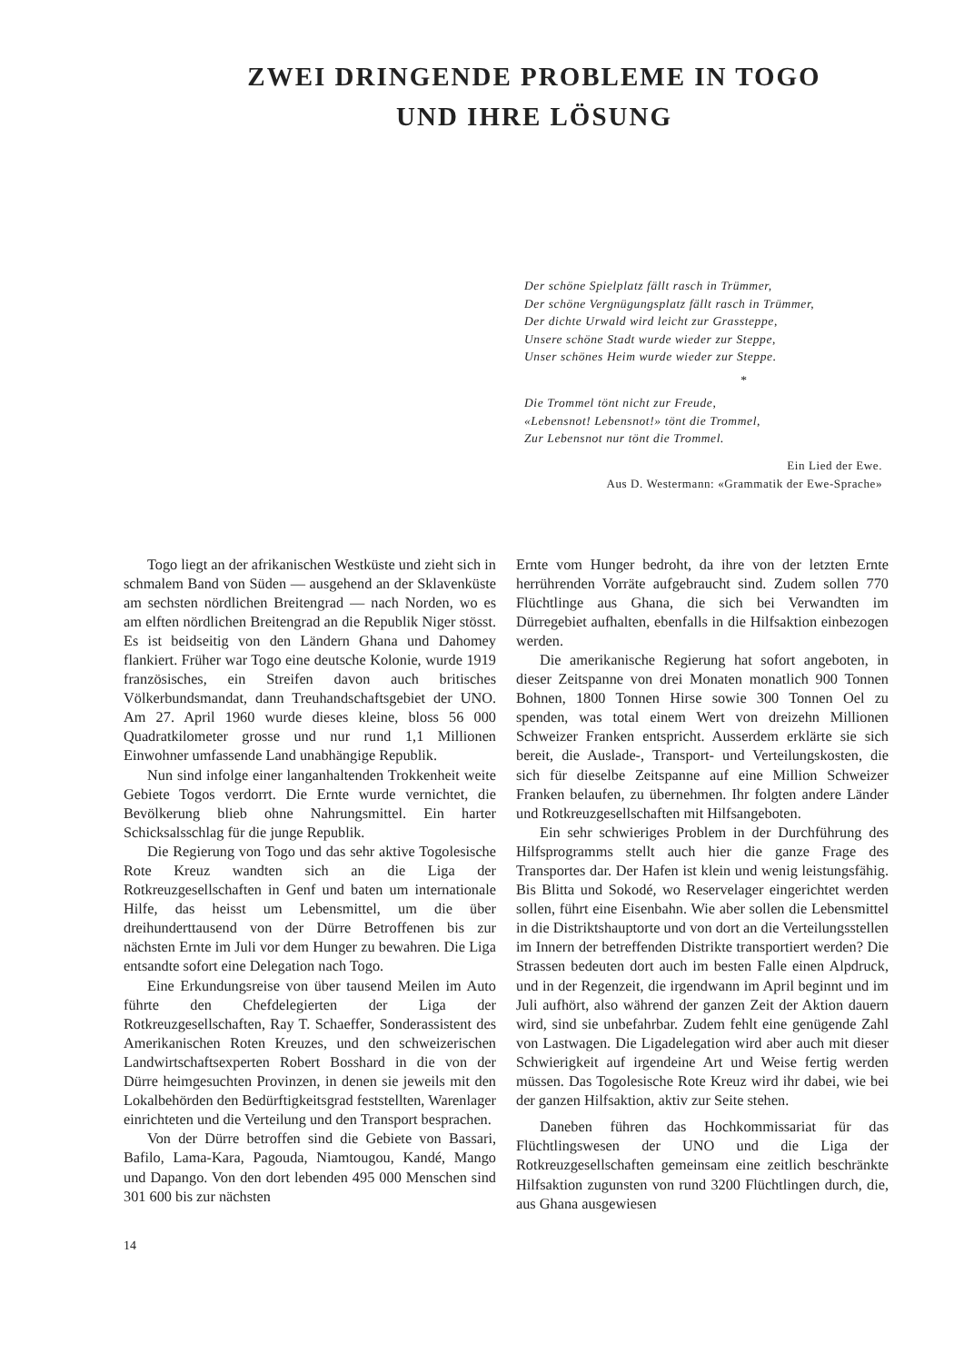ZWEI DRINGENDE PROBLEME IN TOGO
UND IHRE LÖSUNG
Der schöne Spielplatz fällt rasch in Trümmer,
Der schöne Vergnügungsplatz fällt rasch in Trümmer,
Der dichte Urwald wird leicht zur Grassteppe,
Unsere schöne Stadt wurde wieder zur Steppe,
Unser schönes Heim wurde wieder zur Steppe.
*
Die Trommel tönt nicht zur Freude,
«Lebensnot! Lebensnot!» tönt die Trommel,
Zur Lebensnot nur tönt die Trommel.
Ein Lied der Ewe.
Aus D. Westermann: «Grammatik der Ewe-Sprache»
Togo liegt an der afrikanischen Westküste und zieht sich in schmalem Band von Süden — ausgehend an der Sklavenküste am sechsten nördlichen Breitengrad — nach Norden, wo es am elften nördlichen Breitengrad an die Republik Niger stösst. Es ist beidseitig von den Ländern Ghana und Dahomey flankiert. Früher war Togo eine deutsche Kolonie, wurde 1919 französisches, ein Streifen davon auch britisches Völkerbundsmandat, dann Treuhandschaftsgebiet der UNO. Am 27. April 1960 wurde dieses kleine, bloss 56 000 Quadratkilometer grosse und nur rund 1,1 Millionen Einwohner umfassende Land unabhängige Republik.
Nun sind infolge einer langanhaltenden Trokkenheit weite Gebiete Togos verdorrt. Die Ernte wurde vernichtet, die Bevölkerung blieb ohne Nahrungsmittel. Ein harter Schicksalsschlag für die junge Republik.
Die Regierung von Togo und das sehr aktive Togolesische Rote Kreuz wandten sich an die Liga der Rotkreuzgesellschaften in Genf und baten um internationale Hilfe, das heisst um Lebensmittel, um die über dreihunderttausend von der Dürre Betroffenen bis zur nächsten Ernte im Juli vor dem Hunger zu bewahren. Die Liga entsandte sofort eine Delegation nach Togo.
Eine Erkundungsreise von über tausend Meilen im Auto führte den Chefdelegierten der Liga der Rotkreuzgesellschaften, Ray T. Schaeffer, Sonderassistent des Amerikanischen Roten Kreuzes, und den schweizerischen Landwirtschaftsexperten Robert Bosshard in die von der Dürre heimgesuchten Provinzen, in denen sie jeweils mit den Lokalbehörden den Bedürftigkeitsgrad feststellten, Warenlager einrichteten und die Verteilung und den Transport besprachen.
Von der Dürre betroffen sind die Gebiete von Bassari, Bafilo, Lama-Kara, Pagouda, Niamtougou, Kandé, Mango und Dapango. Von den dort lebenden 495 000 Menschen sind 301 600 bis zur nächsten
Ernte vom Hunger bedroht, da ihre von der letzten Ernte herrührenden Vorräte aufgebraucht sind. Zudem sollen 770 Flüchtlinge aus Ghana, die sich bei Verwandten im Dürregebiet aufhalten, ebenfalls in die Hilfsaktion einbezogen werden.
Die amerikanische Regierung hat sofort angeboten, in dieser Zeitspanne von drei Monaten monatlich 900 Tonnen Bohnen, 1800 Tonnen Hirse sowie 300 Tonnen Oel zu spenden, was total einem Wert von dreizehn Millionen Schweizer Franken entspricht. Ausserdem erklärte sie sich bereit, die Auslade-, Transport- und Verteilungskosten, die sich für dieselbe Zeitspanne auf eine Million Schweizer Franken belaufen, zu übernehmen. Ihr folgten andere Länder und Rotkreuzgesellschaften mit Hilfsangeboten.
Ein sehr schwieriges Problem in der Durchführung des Hilfsprogramms stellt auch hier die ganze Frage des Transportes dar. Der Hafen ist klein und wenig leistungsfähig. Bis Blitta und Sokodé, wo Reservelager eingerichtet werden sollen, führt eine Eisenbahn. Wie aber sollen die Lebensmittel in die Distriktshauptorte und von dort an die Verteilungsstellen im Innern der betreffenden Distrikte transportiert werden? Die Strassen bedeuten dort auch im besten Falle einen Alpdruck, und in der Regenzeit, die irgendwann im April beginnt und im Juli aufhört, also während der ganzen Zeit der Aktion dauern wird, sind sie unbefahrbar. Zudem fehlt eine genügende Zahl von Lastwagen. Die Ligadelegation wird aber auch mit dieser Schwierigkeit auf irgendeine Art und Weise fertig werden müssen. Das Togolesische Rote Kreuz wird ihr dabei, wie bei der ganzen Hilfsaktion, aktiv zur Seite stehen.
Daneben führen das Hochkommissariat für das Flüchtlingswesen der UNO und die Liga der Rotkreuzgesellschaften gemeinsam eine zeitlich beschränkte Hilfsaktion zugunsten von rund 3200 Flüchtlingen durch, die, aus Ghana ausgewiesen
14